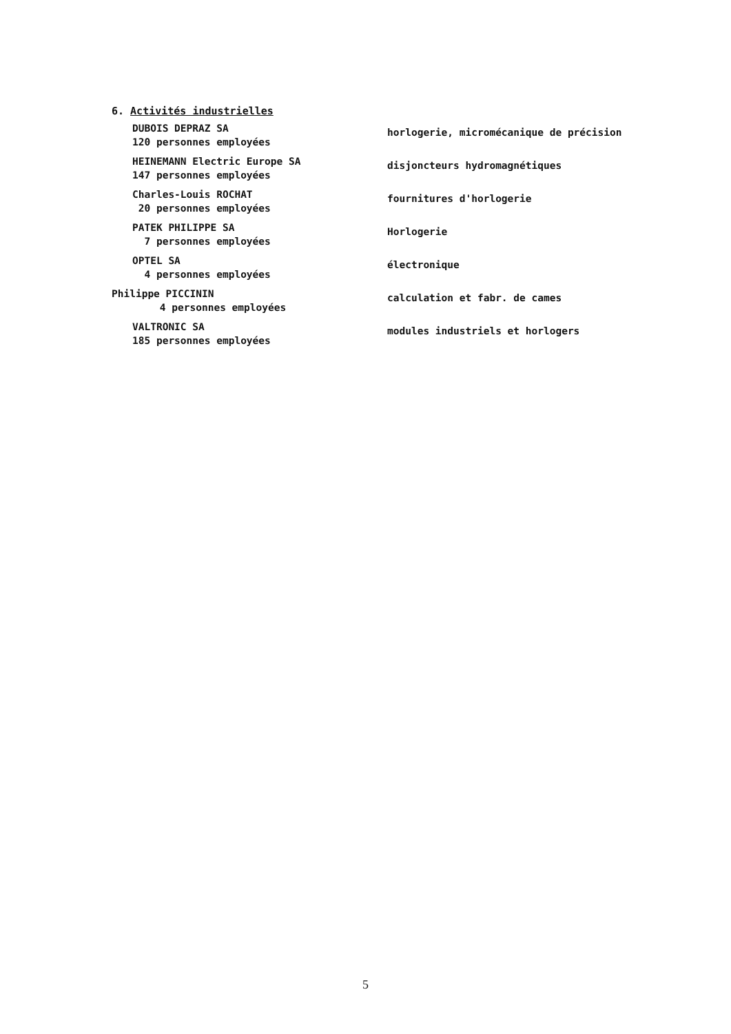6. Activités industrielles
DUBOIS DEPRAZ SA
120 personnes employées
horlogerie, micromécanique de précision
HEINEMANN Electric Europe SA
147 personnes employées
disjoncteurs hydromagnétiques
Charles-Louis ROCHAT
20 personnes employées
fournitures d'horlogerie
PATEK PHILIPPE SA
7 personnes employées
Horlogerie
OPTEL SA
4 personnes employées
électronique
Philippe PICCININ
4 personnes employées
calculation et fabr. de cames
VALTRONIC SA
185 personnes employées
modules industriels et horlogers
5